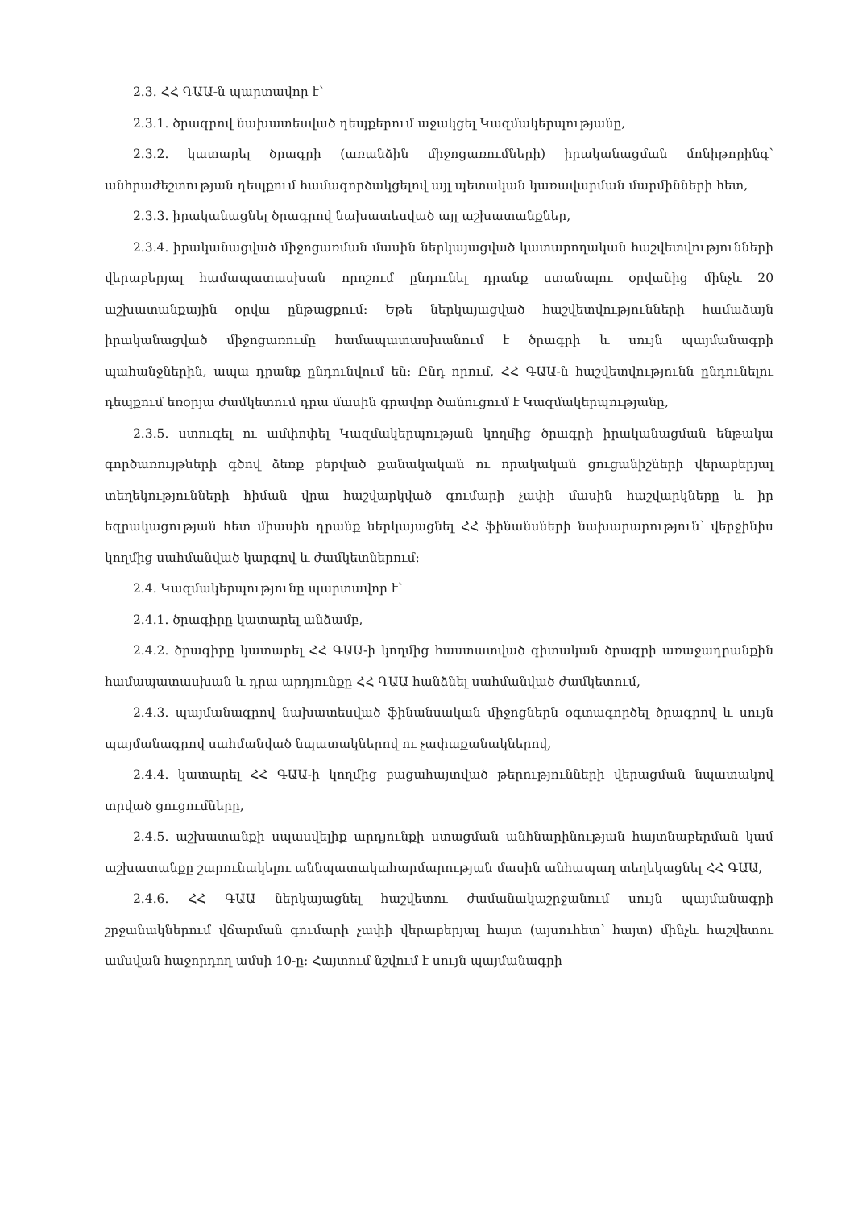2.3. ՀՀ ԳԱԱ-ն պարտավոր է՝
2.3.1. ծրագրով նախատեսված դեպքերում աջակցել Կազմակերպությանը,
2.3.2. կատարել ծրագրի (առանձին միջոցառումների) իրականացման մոնիթորինգ՝ անհրաժեշտության դեպքում համագործակցելով այլ պետական կառավարման մարմինների հետ,
2.3.3. իրականացնել ծրագրով նախատեսված այլ աշխատանքներ,
2.3.4. իրականացված միջոցառման մասին ներկայացված կատարողական հաշվետվությունների վերաբերյալ համապատասխան որոշում ընդունել դրանք ստանալու օրվանից մինչև 20 աշխատանքային օրվա ընթացքում: Եթե ներկայացված հաշվետվությունների համաձայն իրականացված միջոցառումը համապատասխանում է ծրագրի և սույն պայմանագրի պահանջներին, ապա դրանք ընդունվում են: Ընդ որում, ՀՀ ԳԱԱ-ն հաշվետվությունն ընդունելու դեպքում եռօրյա ժամկետում դրա մասին գրավոր ծանուցում է Կազմակերպությանը,
2.3.5. ստուգել ու ամփոփել Կազմակերպության կողմից ծրագրի իրականացման ենթակա գործառույթների գծով ձեռք բերված քանակական ու որակական ցուցանիշների վերաբերյալ տեղեկությունների հիման վրա հաշվարկված գումարի չափի մասին հաշվարկները և իր եզրակացության հետ միասին դրանք ներկայացնել ՀՀ ֆինանսների նախարարություն՝ վերջինիս կողմից սահմանված կարգով և ժամկետներում:
2.4. Կազմակերպությունը պարտավոր է՝
2.4.1. ծրագիրը կատարել անձամբ,
2.4.2. ծրագիրը կատարել ՀՀ ԳԱԱ-ի կողմից հաստատված գիտական ծրագրի առաջադրանքին համապատասխան և դրա արդյունքը ՀՀ ԳԱԱ հանձնել սահմանված ժամկետում,
2.4.3. պայմանագրով նախատեսված ֆինանսական միջոցներն օգտագործել ծրագրով և սույն պայմանագրով սահմանված նպատակներով ու չափաքանակներով,
2.4.4. կատարել ՀՀ ԳԱԱ-ի կողմից բացահայտված թերությունների վերացման նպատակով տրված ցուցումները,
2.4.5. աշխատանքի սպասվելիք արդյունքի ստացման անհնարինության հայտնաբերման կամ աշխատանքը շարունակելու աննպատակահարմարության մասին անհապաղ տեղեկացնել ՀՀ ԳԱԱ,
2.4.6. ՀՀ ԳԱԱ ներկայացնել հաշվետու ժամանակաշրջանում սույն պայմանագրի շրջանակներում վճարման գումարի չափի վերաբերյալ հայտ (այսուհետ՝ հայտ) մինչև հաշվետու ամսվան հաջորդող ամսի 10-ը: Հայտում նշվում է սույն պայմանագրի